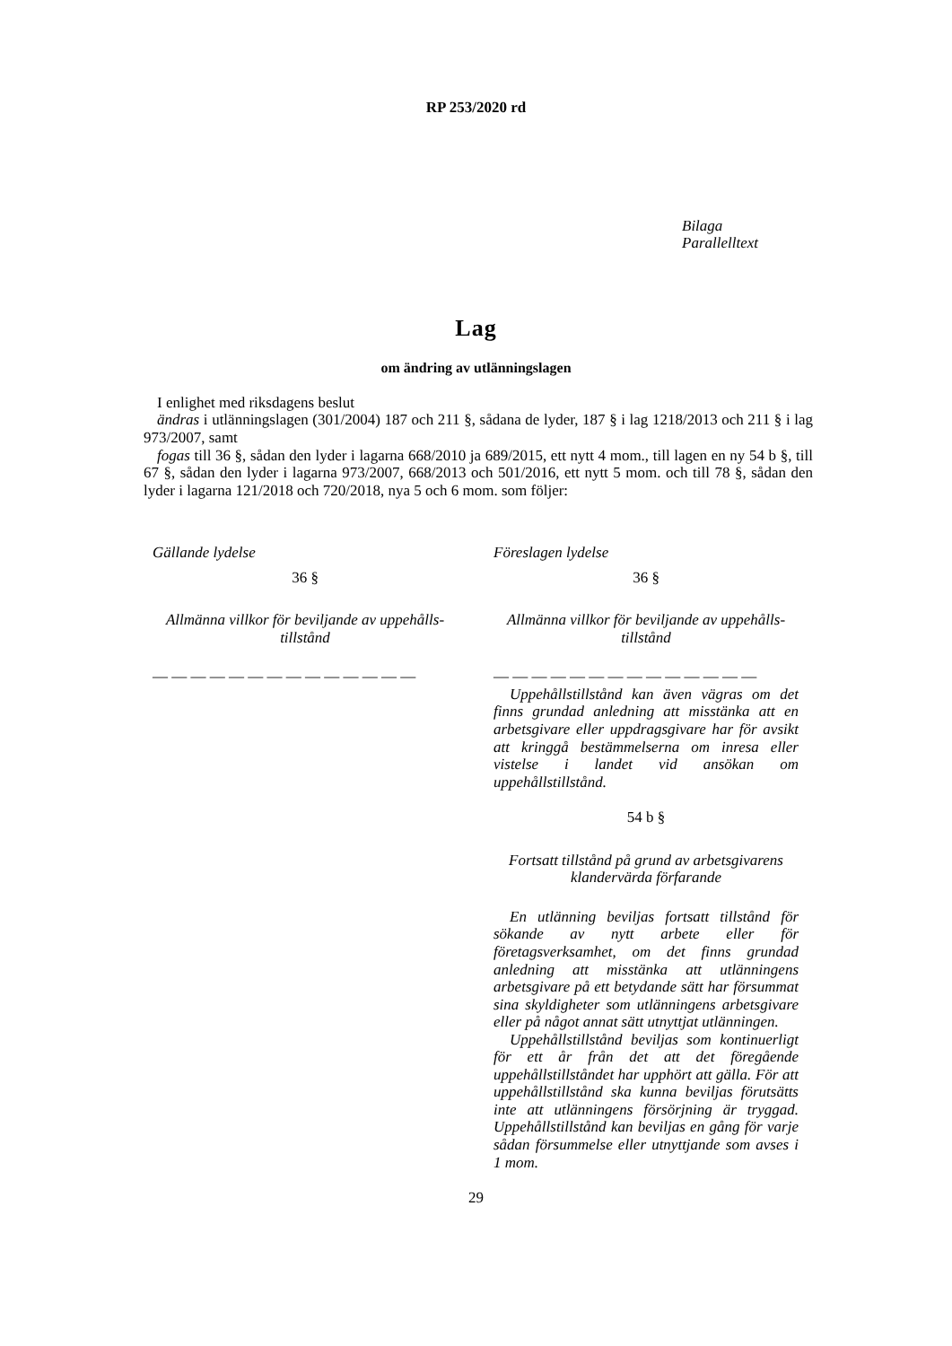RP 253/2020 rd
Bilaga
Parallelltext
Lag
om ändring av utlänningslagen
I enlighet med riksdagens beslut
ändras i utlänningslagen (301/2004) 187 och 211 §, sådana de lyder, 187 § i lag 1218/2013 och 211 § i lag 973/2007, samt
fogas till 36 §, sådan den lyder i lagarna 668/2010 ja 689/2015, ett nytt 4 mom., till lagen en ny 54 b §, till 67 §, sådan den lyder i lagarna 973/2007, 668/2013 och 501/2016, ett nytt 5 mom. och till 78 §, sådan den lyder i lagarna 121/2018 och 720/2018, nya 5 och 6 mom. som följer:
Gällande lydelse
36 §
Allmänna villkor för beviljande av uppehålls-
tillstånd
— — — — — — — — — — — — — —
Föreslagen lydelse
36 §
Allmänna villkor för beviljande av uppehålls-
tillstånd
— — — — — — — — — — — — — —
Uppehållstillstånd kan även vägras om det finns grundad anledning att misstänka att en arbetsgivare eller uppdragsgivare har för avsikt att kringgå bestämmelserna om inresa eller vistelse i landet vid ansökan om uppehållstillstånd.
54 b §
Fortsatt tillstånd på grund av arbetsgivarens klandervärda förfarande
En utlänning beviljas fortsatt tillstånd för sökande av nytt arbete eller för företagsverksamhet, om det finns grundad anledning att misstänka att utlänningens arbetsgivare på ett betydande sätt har försummat sina skyldigheter som utlänningens arbetsgivare eller på något annat sätt utnyttjat utlänningen.
Uppehållstillstånd beviljas som kontinuerligt för ett år från det att det föregående uppehållstillståndet har upphört att gälla. För att uppehållstillstånd ska kunna beviljas förutsätts inte att utlänningens försörjning är tryggad. Uppehållstillstånd kan beviljas en gång för varje sådan försummelse eller utnyttjande som avses i 1 mom.
29